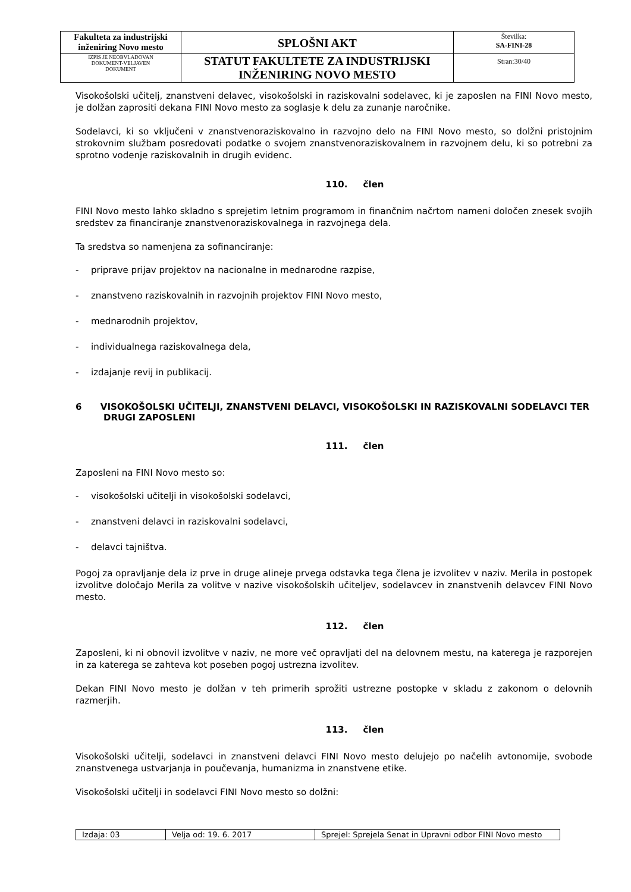| Fakulteta za industrijski inženiring Novo mesto | SPLOŠNI AKT | Številka: SA-FINI-28 |
| IZPIS JE NEOBVLADOVAN DOKUMENT-VELJAVEN DOKUMENT | STATUT FAKULTETE ZA INDUSTRIJSKI INŽENIRING NOVO MESTO | Stran:30/40 |
Visokošolski učitelj, znanstveni delavec, visokošolski in raziskovalni sodelavec, ki je zaposlen na FINI Novo mesto, je dolžan zaprositi dekana FINI Novo mesto za soglasje k delu za zunanje naročnike.
Sodelavci, ki so vključeni v znanstvenoraziskovalno in razvojno delo na FINI Novo mesto, so dolžni pristojnim strokovnim službam posredovati podatke o svojem znanstvenoraziskovalnem in razvojnem delu, ki so potrebni za sprotno vodenje raziskovalnih in drugih evidenc.
110. člen
FINI Novo mesto lahko skladno s sprejetim letnim programom in finančnim načrtom nameni določen znesek svojih sredstev za financiranje znanstvenoraziskovalnega in razvojnega dela.
Ta sredstva so namenjena za sofinanciranje:
- priprave prijav projektov na nacionalne in mednarodne razpise,
- znanstveno raziskovalnih in razvojnih projektov FINI Novo mesto,
- mednarodnih projektov,
- individualnega raziskovalnega dela,
- izdajanje revij in publikacij.
6 VISOKOŠOLSKI UČITELJI, ZNANSTVENI DELAVCI, VISOKOŠOLSKI IN RAZISKOVALNI SODELAVCI TER DRUGI ZAPOSLENI
111. člen
Zaposleni na FINI Novo mesto so:
- visokošolski učitelji in visokošolski sodelavci,
- znanstveni delavci in raziskovalni sodelavci,
- delavci tajništva.
Pogoj za opravljanje dela iz prve in druge alineje prvega odstavka tega člena je izvolitev v naziv. Merila in postopek izvolitve določajo Merila za volitve v nazive visokošolskih učiteljev, sodelavcev in znanstvenih delavcev FINI Novo mesto.
112. člen
Zaposleni, ki ni obnovil izvolitve v naziv, ne more več opravljati del na delovnem mestu, na katerega je razporejen in za katerega se zahteva kot poseben pogoj ustrezna izvolitev.
Dekan FINI Novo mesto je dolžan v teh primerih sprožiti ustrezne postopke v skladu z zakonom o delovnih razmerjih.
113. člen
Visokošolski učitelji, sodelavci in znanstveni delavci FINI Novo mesto delujejo po načelih avtonomije, svobode znanstvenega ustvarjanja in poučevanja, humanizma in znanstvene etike.
Visokošolski učitelji in sodelavci FINI Novo mesto so dolžni:
| Izdaja: 03 | Velja od: 19. 6. 2017 | Sprejel: Sprejela Senat in Upravni odbor FINI Novo mesto |